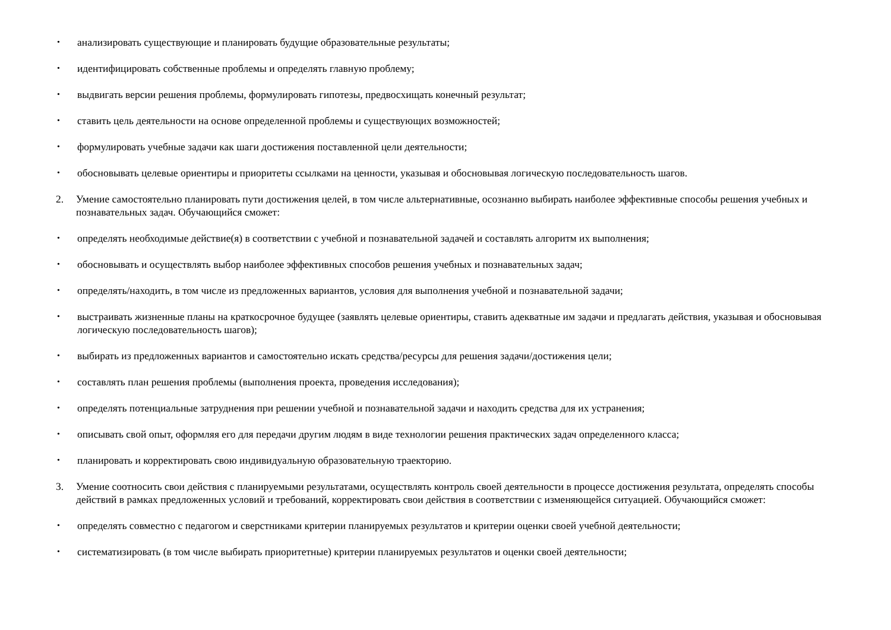• анализировать существующие и планировать будущие образовательные результаты;
• идентифицировать собственные проблемы и определять главную проблему;
• выдвигать версии решения проблемы, формулировать гипотезы, предвосхищать конечный результат;
• ставить цель деятельности на основе определенной проблемы и существующих возможностей;
• формулировать учебные задачи как шаги достижения поставленной цели деятельности;
• обосновывать целевые ориентиры и приоритеты ссылками на ценности, указывая и обосновывая логическую последовательность шагов.
2. Умение самостоятельно планировать пути достижения целей, в том числе альтернативные, осознанно выбирать наиболее эффективные способы решения учебных и познавательных задач. Обучающийся сможет:
• определять необходимые действие(я) в соответствии с учебной и познавательной задачей и составлять алгоритм их выполнения;
• обосновывать и осуществлять выбор наиболее эффективных способов решения учебных и познавательных задач;
• определять/находить, в том числе из предложенных вариантов, условия для выполнения учебной и познавательной задачи;
• выстраивать жизненные планы на краткосрочное будущее (заявлять целевые ориентиры, ставить адекватные им задачи и предлагать действия, указывая и обосновывая логическую последовательность шагов);
• выбирать из предложенных вариантов и самостоятельно искать средства/ресурсы для решения задачи/достижения цели;
• составлять план решения проблемы (выполнения проекта, проведения исследования);
• определять потенциальные затруднения при решении учебной и познавательной задачи и находить средства для их устранения;
• описывать свой опыт, оформляя его для передачи другим людям в виде технологии решения практических задач определенного класса;
• планировать и корректировать свою индивидуальную образовательную траекторию.
3. Умение соотносить свои действия с планируемыми результатами, осуществлять контроль своей деятельности в процессе достижения результата, определять способы действий в рамках предложенных условий и требований, корректировать свои действия в соответствии с изменяющейся ситуацией. Обучающийся сможет:
• определять совместно с педагогом и сверстниками критерии планируемых результатов и критерии оценки своей учебной деятельности;
• систематизировать (в том числе выбирать приоритетные) критерии планируемых результатов и оценки своей деятельности;